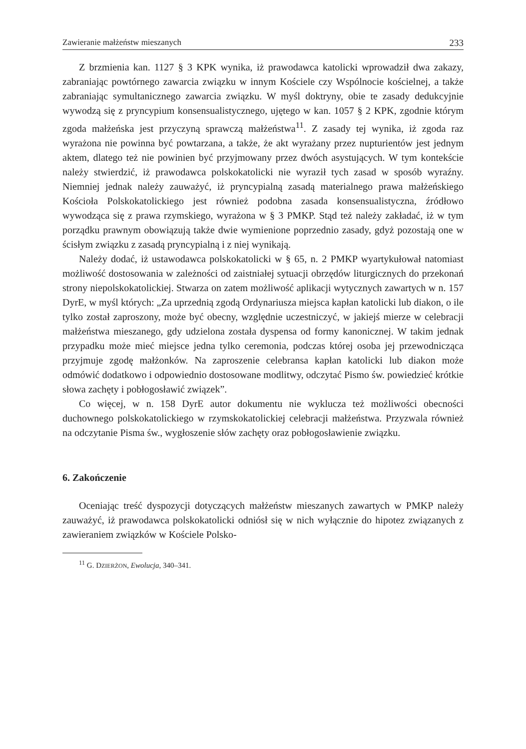Zawieranie małżeństw mieszanych 233
Z brzmienia kan. 1127 § 3 KPK wynika, iż prawodawca katolicki wprowadził dwa zakazy, zabraniając powtórnego zawarcia związku w innym Kościele czy Wspólnocie kościelnej, a także zabraniając symultanicznego zawarcia związku. W myśl doktryny, obie te zasady dedukcyjnie wywodzą się z pryncypium konsensualistycznego, ujętego w kan. 1057 § 2 KPK, zgodnie którym zgoda małżeńska jest przyczyną sprawczą małżeństwa<sup>11</sup>. Z zasady tej wynika, iż zgoda raz wyrażona nie powinna być powtarzana, a także, że akt wyrażany przez nupturientów jest jednym aktem, dlatego też nie powinien być przyjmowany przez dwóch asystujących. W tym kontekście należy stwierdzić, iż prawodawca polskokatolicki nie wyraził tych zasad w sposób wyraźny. Niemniej jednak należy zauważyć, iż pryncypialną zasadą materialnego prawa małżeńskiego Kościoła Polskokatolickiego jest również podobna zasada konsensualistyczna, źródłowo wywodząca się z prawa rzymskiego, wyrażona w § 3 PMKP. Stąd też należy zakładać, iż w tym porządku prawnym obowiązują także dwie wymienione poprzednio zasady, gdyż pozostają one w ścisłym związku z zasadą pryncypialną i z niej wynikają.
Należy dodać, iż ustawodawca polskokatolicki w § 65, n. 2 PMKP wyartykułował natomiast możliwość dostosowania w zależności od zaistniałej sytuacji obrzędów liturgicznych do przekonań strony niepolskokatolickiej. Stwarza on zatem możliwość aplikacji wytycznych zawartych w n. 157 DyrE, w myśl których: „Za uprzednią zgodą Ordynariusza miejsca kapłan katolicki lub diakon, o ile tylko został zaproszony, może być obecny, względnie uczestniczyć, w jakiejś mierze w celebracji małżeństwa mieszanego, gdy udzielona została dyspensa od formy kanonicznej. W takim jednak przypadku może mieć miejsce jedna tylko ceremonia, podczas której osoba jej przewodnicząca przyjmuje zgodę małżonków. Na zaproszenie celebransa kapłan katolicki lub diakon może odmówić dodatkowo i odpowiednio dostosowane modlitwy, odczytać Pismo św. powiedzieć krótkie słowa zachęty i pobłogosławić związek”.
Co więcej, w n. 158 DyrE autor dokumentu nie wyklucza też możliwości obecności duchownego polskokatolickiego w rzymskokatolickiej celebracji małżeństwa. Przyzwala również na odczytanie Pisma św., wygłoszenie słów zachęty oraz pobłogosławienie związku.
6. Zakończenie
Oceniając treść dyspozycji dotyczących małżeństw mieszanych zawartych w PMKP należy zauważyć, iż prawodawca polskokatolicki odniósł się w nich wyłącznie do hipotez związanych z zawieraniem związków w Kościele Polsko-
<sup>11</sup> G. DZIERŻON, Ewolucja, 340–341.